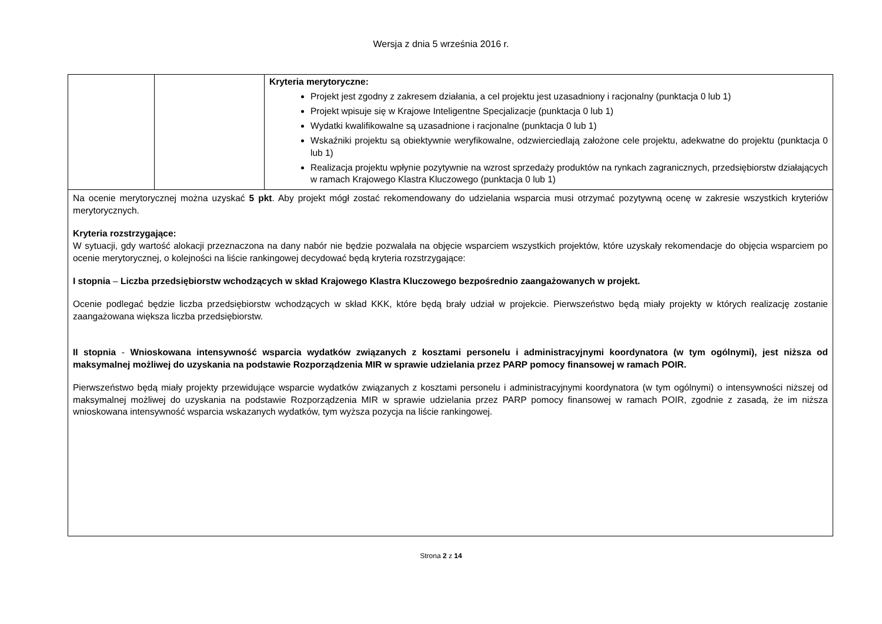Wersja z dnia 5 września 2016 r.
| | | Kryteria merytoryczne: Projekt jest zgodny z zakresem działania, a cel projektu jest uzasadniony i racjonalny (punktacja 0 lub 1) Projekt wpisuje się w Krajowe Inteligentne Specjalizacje (punktacja 0 lub 1) Wydatki kwalifikowalne są uzasadnione i racjonalne (punktacja 0 lub 1) Wskaźniki projektu są obiektywnie weryfikowalne, odzwierciedlają założone cele projektu, adekwatne do projektu (punktacja 0 lub 1) Realizacja projektu wpłynie pozytywnie na wzrost sprzedaży produktów na rynkach zagranicznych, przedsiębiorstw działających w ramach Krajowego Klastra Kluczowego (punktacja 0 lub 1) |
| Na ocenie merytorycznej można uzyskać 5 pkt . Aby projekt mógł zostać rekomendowany do udzielania wsparcia musi otrzymać pozytywną ocenę w zakresie wszystkich kryteriów merytorycznych. Kryteria rozstrzygające: W sytuacji, gdy wartość alokacji przeznaczona na dany nabór nie będzie pozwalała na objęcie wsparciem wszystkich projektów, które uzyskały rekomendacje do objęcia wsparciem po ocenie merytorycznej, o kolejności na liście rankingowej decydować będą kryteria rozstrzygające: I stopnia – Liczba przedsiębiorstw wchodzących w skład Krajowego Klastra Kluczowego bezpośrednio zaangażowanych w projekt. Ocenie podlegać będzie liczba przedsiębiorstw wchodzących w skład KKK, które będą brały udział w projekcie. Pierwszeństwo będą miały projekty w których realizację zostanie zaangażowana większa liczba przedsiębiorstw. II stopnia - Wnioskowana intensywność wsparcia wydatków związanych z kosztami personelu i administracyjnymi koordynatora (w tym ogólnymi), jest niższa od maksymalnej możliwej do uzyskania na podstawie Rozporządzenia MIR w sprawie udzielania przez PARP pomocy finansowej w ramach POIR. Pierwszeństwo będą miały projekty przewidujące wsparcie wydatków związanych z kosztami personelu i administracyjnymi koordynatora (w tym ogólnymi) o intensywności niższej od maksymalnej możliwej do uzyskania na podstawie Rozporządzenia MIR w sprawie udzielania przez PARP pomocy finansowej w ramach POIR, zgodnie z zasadą, że im niższa wnioskowana intensywność wsparcia wskazanych wydatków, tym wyższa pozycja na liście rankingowej. | | |
Strona 2 z 14